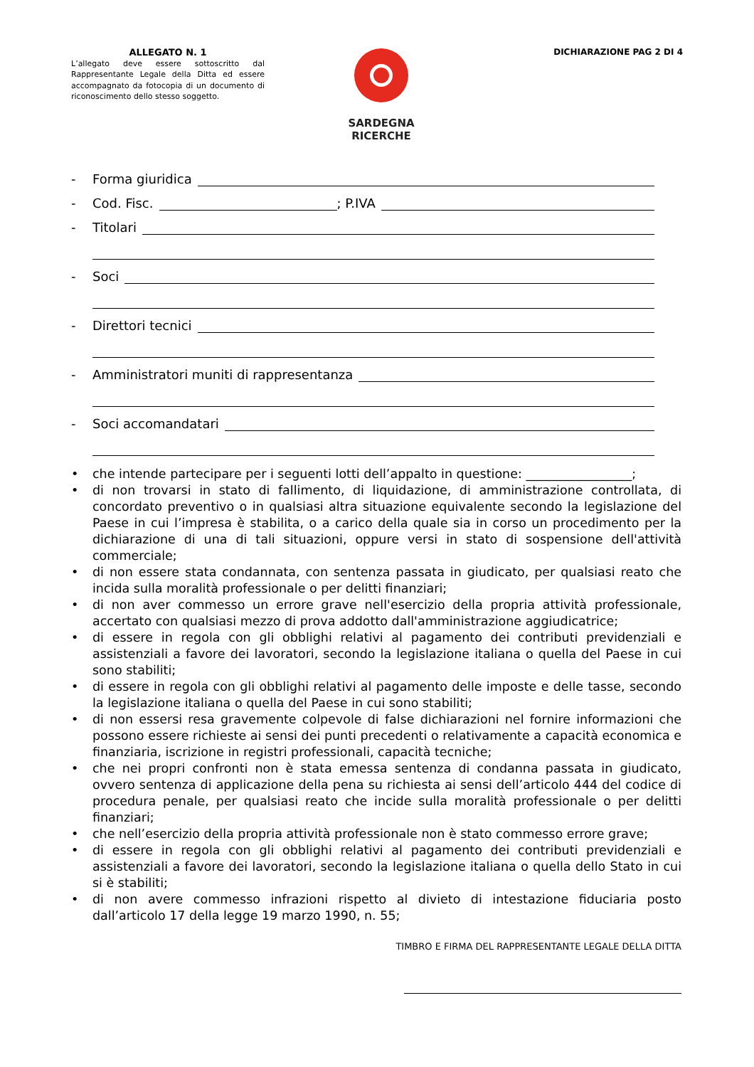ALLEGATO N. 1
L’allegato deve essere sottoscritto dal Rappresentante Legale della Ditta ed essere accompagnato da fotocopia di un documento di riconoscimento dello stesso soggetto.
SARDEGNA
RICERCHE
DICHIARAZIONE PAG 2 DI 4
- Forma giuridica
- Cod. Fisc. ; P.IVA
- Titolari
- Soci
- Direttori tecnici
- Amministratori muniti di rappresentanza
- Soci accomandatari
• che intende partecipare per i seguenti lotti dell’appalto in questione: _________________;
• di non trovarsi in stato di fallimento, di liquidazione, di amministrazione controllata, di concordato preventivo o in qualsiasi altra situazione equivalente secondo la legislazione del Paese in cui l’impresa è stabilita, o a carico della quale sia in corso un procedimento per la dichiarazione di una di tali situazioni, oppure versi in stato di sospensione dell'attività commerciale;
• di non essere stata condannata, con sentenza passata in giudicato, per qualsiasi reato che incida sulla moralità professionale o per delitti finanziari;
• di non aver commesso un errore grave nell'esercizio della propria attività professionale, accertato con qualsiasi mezzo di prova addotto dall'amministrazione aggiudicatrice;
• di essere in regola con gli obblighi relativi al pagamento dei contributi previdenziali e assistenziali a favore dei lavoratori, secondo la legislazione italiana o quella del Paese in cui sono stabiliti;
• di essere in regola con gli obblighi relativi al pagamento delle imposte e delle tasse, secondo la legislazione italiana o quella del Paese in cui sono stabiliti;
• di non essersi resa gravemente colpevole di false dichiarazioni nel fornire informazioni che possono essere richieste ai sensi dei punti precedenti o relativamente a capacità economica e finanziaria, iscrizione in registri professionali, capacità tecniche;
• che nei propri confronti non è stata emessa sentenza di condanna passata in giudicato, ovvero sentenza di applicazione della pena su richiesta ai sensi dell’articolo 444 del codice di procedura penale, per qualsiasi reato che incide sulla moralità professionale o per delitti finanziari;
• che nell’esercizio della propria attività professionale non è stato commesso errore grave;
• di essere in regola con gli obblighi relativi al pagamento dei contributi previdenziali e assistenziali a favore dei lavoratori, secondo la legislazione italiana o quella dello Stato in cui si è stabiliti;
• di non avere commesso infrazioni rispetto al divieto di intestazione fiduciaria posto dall’articolo 17 della legge 19 marzo 1990, n. 55;
TIMBRO E FIRMA DEL RAPPRESENTANTE LEGALE DELLA DITTA